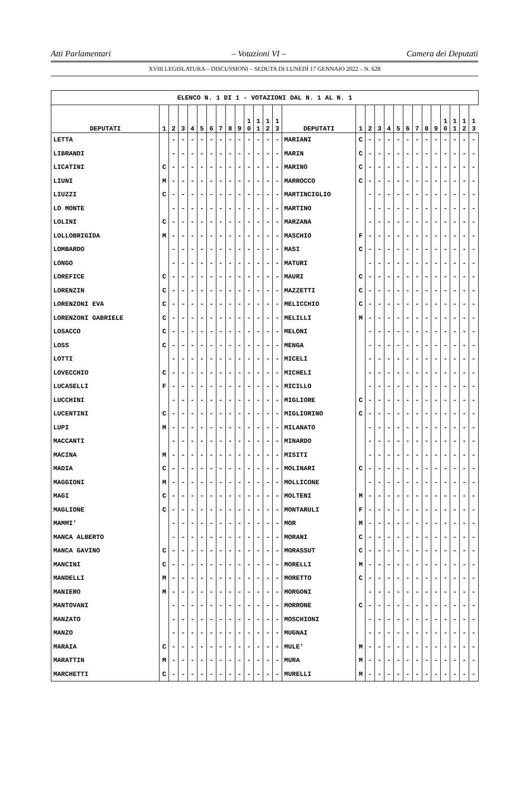Atti Parlamentari – Votazioni VI – Camera dei Deputati
XVIII LEGISLATURA – DISCUSSIONI – SEDUTA DI LUNEDÌ 17 GENNAIO 2022 – N. 628
| ELENCO N. 1 DI 1 - VOTAZIONI DAL N. 1 AL N. 1 | | | | | | | | | | | | | | | | | | | | | | | | | | | |
| DEPUTATI | 1 | 2 | 3 | 4 | 5 | 6 | 7 | 8 | 9 | 1 0 | 1 1 | 1 2 | 1 3 | DEPUTATI | 1 | 2 | 3 | 4 | 5 | 6 | 7 | 8 | 9 | 1 0 | 1 1 | 1 2 | 1 3 |
| LETTA | | - | - | - | - | - | - | - | - | - | - | - | - | MARIANI | C | - | - | - | - | - | - | - | - | - | - | - | - |
| LIBRANDI | | - | - | - | - | - | - | - | - | - | - | - | - | MARIN | C | - | - | - | - | - | - | - | - | - | - | - | - |
| LICATINI | C | - | - | - | - | - | - | - | - | - | - | - | - | MARINO | C | - | - | - | - | - | - | - | - | - | - | - | - |
| LIUNI | M | - | - | - | - | - | - | - | - | - | - | - | - | MARROCCO | C | - | - | - | - | - | - | - | - | - | - | - | - |
| LIUZZI | C | - | - | - | - | - | - | - | - | - | - | - | - | MARTINCIGLIO | | - | - | - | - | - | - | - | - | - | - | - | - |
| LO MONTE | | - | - | - | - | - | - | - | - | - | - | - | - | MARTINO | | - | - | - | - | - | - | - | - | - | - | - | - |
| LOLINI | C | - | - | - | - | - | - | - | - | - | - | - | - | MARZANA | | - | - | - | - | - | - | - | - | - | - | - | - |
| LOLLOBRIGIDA | M | - | - | - | - | - | - | - | - | - | - | - | - | MASCHIO | F | - | - | - | - | - | - | - | - | - | - | - | - |
| LOMBARDO | | - | - | - | - | - | - | - | - | - | - | - | - | MASI | C | - | - | - | - | - | - | - | - | - | - | - | - |
| LONGO | | - | - | - | - | - | - | - | - | - | - | - | - | MATURI | | - | - | - | - | - | - | - | - | - | - | - | - |
| LOREFICE | C | - | - | - | - | - | - | - | - | - | - | - | - | MAURI | C | - | - | - | - | - | - | - | - | - | - | - | - |
| LORENZIN | C | - | - | - | - | - | - | - | - | - | - | - | - | MAZZETTI | C | - | - | - | - | - | - | - | - | - | - | - | - |
| LORENZONI EVA | C | - | - | - | - | - | - | - | - | - | - | - | - | MELICCHIO | C | - | - | - | - | - | - | - | - | - | - | - | - |
| LORENZONI GABRIELE | C | - | - | - | - | - | - | - | - | - | - | - | - | MELILLI | M | - | - | - | - | - | - | - | - | - | - | - | - |
| LOSACCO | C | - | - | - | - | - | - | - | - | - | - | - | - | MELONI | | - | - | - | - | - | - | - | - | - | - | - | - |
| LOSS | C | - | - | - | - | - | - | - | - | - | - | - | - | MENGA | | - | - | - | - | - | - | - | - | - | - | - | - |
| LOTTI | | - | - | - | - | - | - | - | - | - | - | - | - | MICELI | | - | - | - | - | - | - | - | - | - | - | - | - |
| LOVECCHIO | C | - | - | - | - | - | - | - | - | - | - | - | - | MICHELI | | - | - | - | - | - | - | - | - | - | - | - | - |
| LUCASELLI | F | - | - | - | - | - | - | - | - | - | - | - | - | MICILLO | | - | - | - | - | - | - | - | - | - | - | - | - |
| LUCCHINI | | - | - | - | - | - | - | - | - | - | - | - | - | MIGLIORE | C | - | - | - | - | - | - | - | - | - | - | - | - |
| LUCENTINI | C | - | - | - | - | - | - | - | - | - | - | - | - | MIGLIORINO | C | - | - | - | - | - | - | - | - | - | - | - | - |
| LUPI | M | - | - | - | - | - | - | - | - | - | - | - | - | MILANATO | | - | - | - | - | - | - | - | - | - | - | - | - |
| MACCANTI | | - | - | - | - | - | - | - | - | - | - | - | - | MINARDO | | - | - | - | - | - | - | - | - | - | - | - | - |
| MACINA | M | - | - | - | - | - | - | - | - | - | - | - | - | MISITI | | - | - | - | - | - | - | - | - | - | - | - | - |
| MADIA | C | - | - | - | - | - | - | - | - | - | - | - | - | MOLINARI | C | - | - | - | - | - | - | - | - | - | - | - | - |
| MAGGIONI | M | - | - | - | - | - | - | - | - | - | - | - | - | MOLLICONE | | - | - | - | - | - | - | - | - | - | - | - | - |
| MAGI | C | - | - | - | - | - | - | - | - | - | - | - | - | MOLTENI | M | - | - | - | - | - | - | - | - | - | - | - | - |
| MAGLIONE | C | - | - | - | - | - | - | - | - | - | - | - | - | MONTARULI | F | - | - | - | - | - | - | - | - | - | - | - | - |
| MAMMI' | | - | - | - | - | - | - | - | - | - | - | - | - | MOR | M | - | - | - | - | - | - | - | - | - | - | - | - |
| MANCA ALBERTO | | - | - | - | - | - | - | - | - | - | - | - | - | MORANI | C | - | - | - | - | - | - | - | - | - | - | - | - |
| MANCA GAVINO | C | - | - | - | - | - | - | - | - | - | - | - | - | MORASSUT | C | - | - | - | - | - | - | - | - | - | - | - | - |
| MANCINI | C | - | - | - | - | - | - | - | - | - | - | - | - | MORELLI | M | - | - | - | - | - | - | - | - | - | - | - | - |
| MANDELLI | M | - | - | - | - | - | - | - | - | - | - | - | - | MORETTO | C | - | - | - | - | - | - | - | - | - | - | - | - |
| MANIERO | M | - | - | - | - | - | - | - | - | - | - | - | - | MORGONI | | - | - | - | - | - | - | - | - | - | - | - | - |
| MANTOVANI | | - | - | - | - | - | - | - | - | - | - | - | - | MORRONE | C | - | - | - | - | - | - | - | - | - | - | - | - |
| MANZATO | | - | - | - | - | - | - | - | - | - | - | - | - | MOSCHIONI | | - | - | - | - | - | - | - | - | - | - | - | - |
| MANZO | | - | - | - | - | - | - | - | - | - | - | - | - | MUGNAI | | - | - | - | - | - | - | - | - | - | - | - | - |
| MARAIA | C | - | - | - | - | - | - | - | - | - | - | - | - | MULE' | M | - | - | - | - | - | - | - | - | - | - | - | - |
| MARATTIN | M | - | - | - | - | - | - | - | - | - | - | - | - | MURA | M | - | - | - | - | - | - | - | - | - | - | - | - |
| MARCHETTI | C | - | - | - | - | - | - | - | - | - | - | - | - | MURELLI | M | - | - | - | - | - | - | - | - | - | - | - | - |